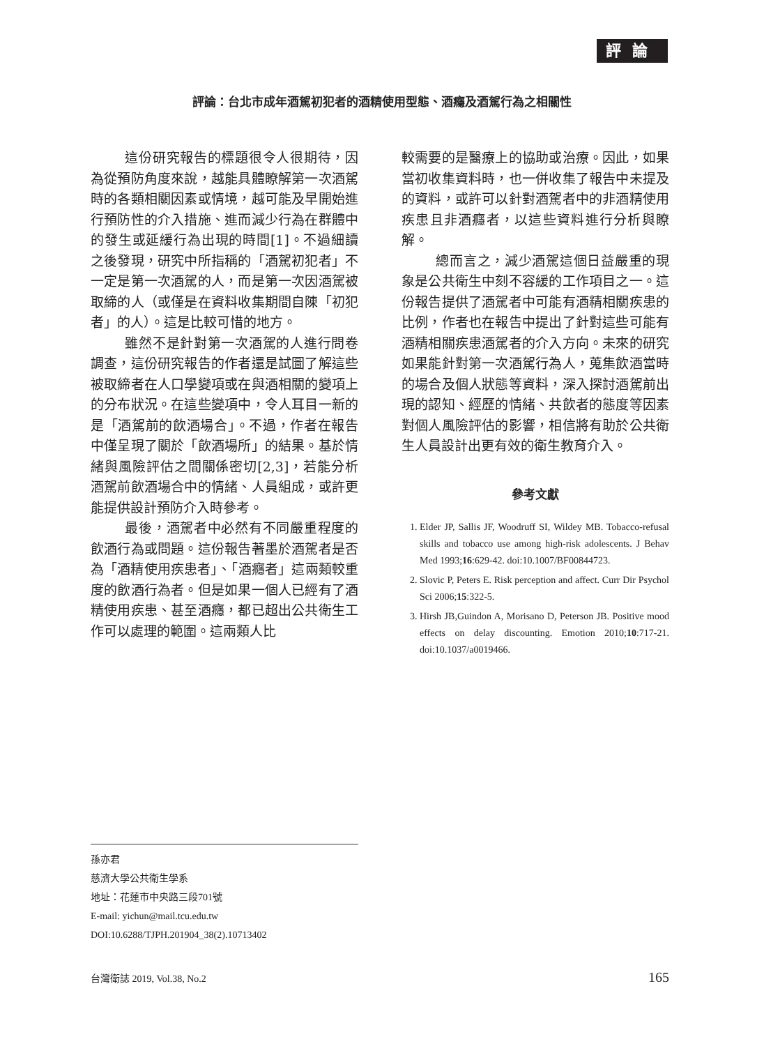評論
評論：台北市成年酒駕初犯者的酒精使用型態、酒癮及酒駕行為之相關性
這份研究報告的標題很令人很期待，因為從預防角度來說，越能具體瞭解第一次酒駕時的各類相關因素或情境，越可能及早開始進行預防性的介入措施、進而減少行為在群體中的發生或延緩行為出現的時間[1]。不過細讀之後發現，研究中所指稱的「酒駕初犯者」不一定是第一次酒駕的人，而是第一次因酒駕被取締的人（或僅是在資料收集期間自陳「初犯者」的人）。這是比較可惜的地方。
雖然不是針對第一次酒駕的人進行問卷調查，這份研究報告的作者還是試圖了解這些被取締者在人口學變項或在與酒相關的變項上的分布狀況。在這些變項中，令人耳目一新的是「酒駕前的飲酒場合」。不過，作者在報告中僅呈現了關於「飲酒場所」的結果。基於情緒與風險評估之間關係密切[2,3]，若能分析酒駕前飲酒場合中的情緒、人員組成，或許更能提供設計預防介入時參考。
最後，酒駕者中必然有不同嚴重程度的飲酒行為或問題。這份報告著墨於酒駕者是否為「酒精使用疾患者」、「酒癮者」這兩類較重度的飲酒行為者。但是如果一個人已經有了酒精使用疾患、甚至酒癮，都已超出公共衛生工作可以處理的範圍。這兩類人比
較需要的是醫療上的協助或治療。因此，如果當初收集資料時，也一併收集了報告中未提及的資料，或許可以針對酒駕者中的非酒精使用疾患且非酒癮者，以這些資料進行分析與瞭解。
總而言之，減少酒駕這個日益嚴重的現象是公共衛生中刻不容緩的工作項目之一。這份報告提供了酒駕者中可能有酒精相關疾患的比例，作者也在報告中提出了針對這些可能有酒精相關疾患酒駕者的介入方向。未來的研究如果能針對第一次酒駕行為人，蒐集飲酒當時的場合及個人狀態等資料，深入探討酒駕前出現的認知、經歷的情緒、共飲者的態度等因素對個人風險評估的影響，相信將有助於公共衛生人員設計出更有效的衛生教育介入。
參考文獻
1. Elder JP, Sallis JF, Woodruff SI, Wildey MB. Tobacco-refusal skills and tobacco use among high-risk adolescents. J Behav Med 1993;16:629-42. doi:10.1007/BF00844723.
2. Slovic P, Peters E. Risk perception and affect. Curr Dir Psychol Sci 2006;15:322-5.
3. Hirsh JB,Guindon A, Morisano D, Peterson JB. Positive mood effects on delay discounting. Emotion 2010;10:717-21. doi:10.1037/a0019466.
孫亦君
慈濟大學公共衛生學系
地址：花蓮市中央路三段701號
E-mail: yichun@mail.tcu.edu.tw
DOI:10.6288/TJPH.201904_38(2).10713402
台灣衛誌 2019, Vol.38, No.2 165